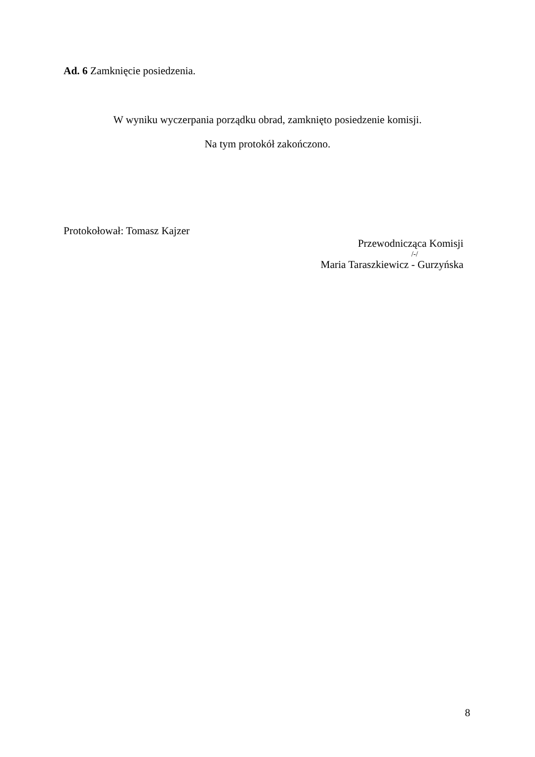Ad. 6 Zamknięcie posiedzenia.
W wyniku wyczerpania porządku obrad, zamknięto posiedzenie komisji.
Na tym protokół zakończono.
Protokołował: Tomasz Kajzer
Przewodnicząca Komisji
/-/
Maria Taraszkiewicz - Gurzyńska
8